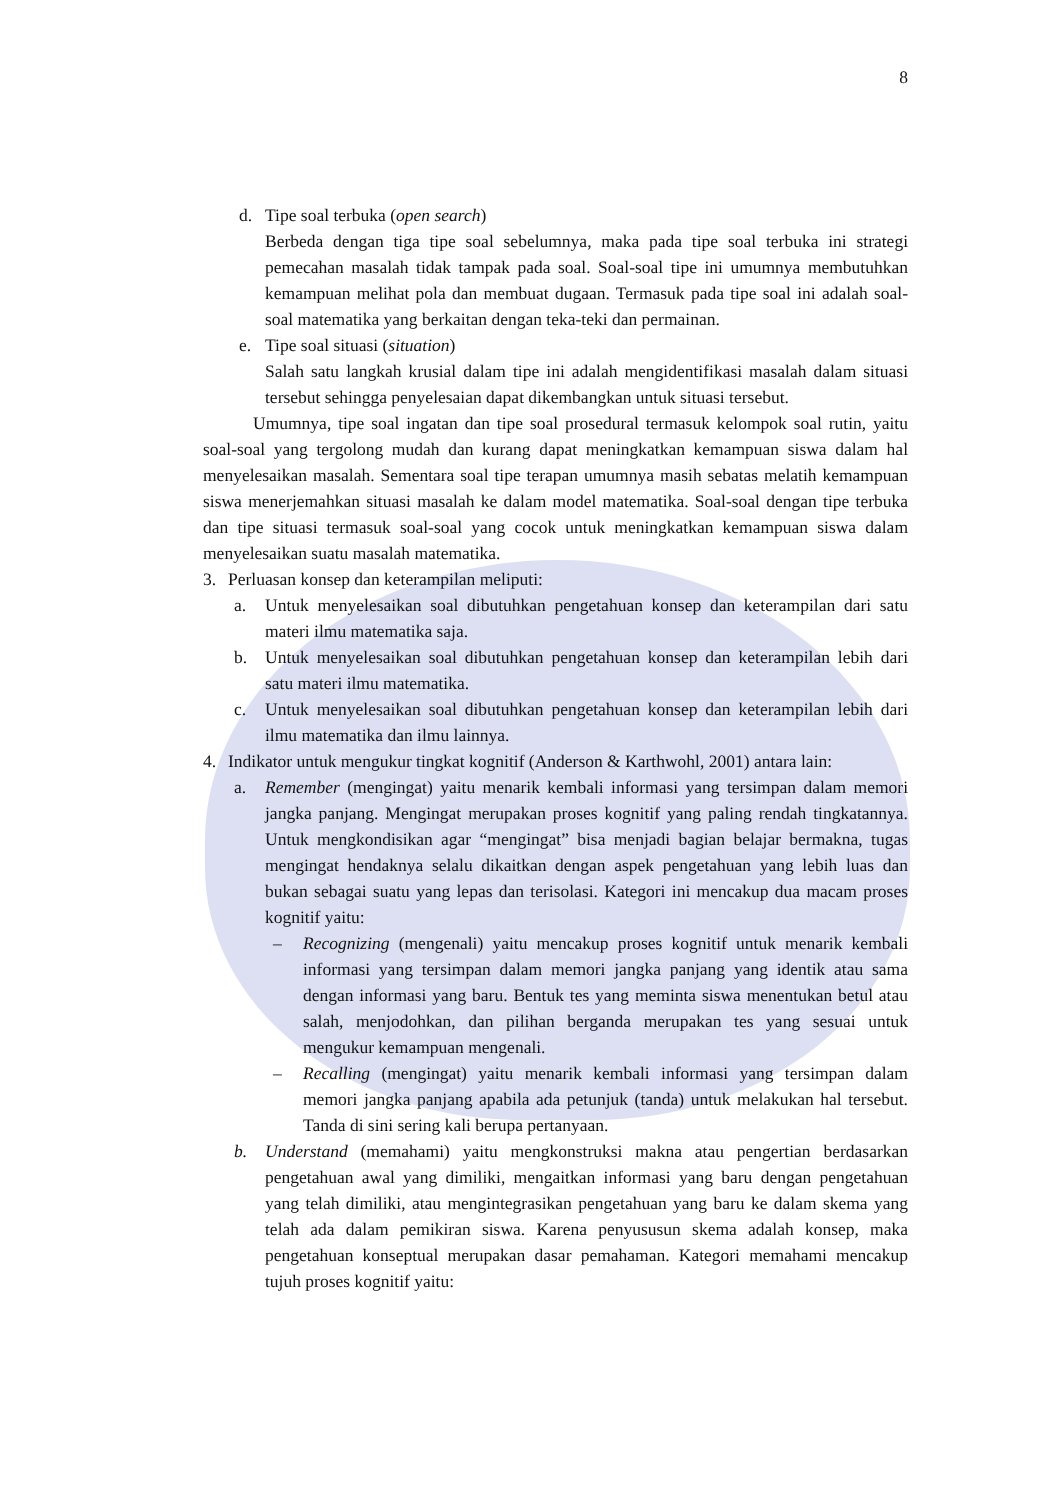8
d. Tipe soal terbuka (open search)
Berbeda dengan tiga tipe soal sebelumnya, maka pada tipe soal terbuka ini strategi pemecahan masalah tidak tampak pada soal. Soal-soal tipe ini umumnya membutuhkan kemampuan melihat pola dan membuat dugaan. Termasuk pada tipe soal ini adalah soal-soal matematika yang berkaitan dengan teka-teki dan permainan.
e. Tipe soal situasi (situation)
Salah satu langkah krusial dalam tipe ini adalah mengidentifikasi masalah dalam situasi tersebut sehingga penyelesaian dapat dikembangkan untuk situasi tersebut.
Umumnya, tipe soal ingatan dan tipe soal prosedural termasuk kelompok soal rutin, yaitu soal-soal yang tergolong mudah dan kurang dapat meningkatkan kemampuan siswa dalam hal menyelesaikan masalah. Sementara soal tipe terapan umumnya masih sebatas melatih kemampuan siswa menerjemahkan situasi masalah ke dalam model matematika. Soal-soal dengan tipe terbuka dan tipe situasi termasuk soal-soal yang cocok untuk meningkatkan kemampuan siswa dalam menyelesaikan suatu masalah matematika.
3. Perluasan konsep dan keterampilan meliputi:
a. Untuk menyelesaikan soal dibutuhkan pengetahuan konsep dan keterampilan dari satu materi ilmu matematika saja.
b. Untuk menyelesaikan soal dibutuhkan pengetahuan konsep dan keterampilan lebih dari satu materi ilmu matematika.
c. Untuk menyelesaikan soal dibutuhkan pengetahuan konsep dan keterampilan lebih dari ilmu matematika dan ilmu lainnya.
4. Indikator untuk mengukur tingkat kognitif (Anderson & Karthwohl, 2001) antara lain:
a. Remember (mengingat) yaitu menarik kembali informasi yang tersimpan dalam memori jangka panjang. Mengingat merupakan proses kognitif yang paling rendah tingkatannya. Untuk mengkondisikan agar “mengingat” bisa menjadi bagian belajar bermakna, tugas mengingat hendaknya selalu dikaitkan dengan aspek pengetahuan yang lebih luas dan bukan sebagai suatu yang lepas dan terisolasi. Kategori ini mencakup dua macam proses kognitif yaitu:
– Recognizing (mengenali) yaitu mencakup proses kognitif untuk menarik kembali informasi yang tersimpan dalam memori jangka panjang yang identik atau sama dengan informasi yang baru. Bentuk tes yang meminta siswa menentukan betul atau salah, menjodohkan, dan pilihan berganda merupakan tes yang sesuai untuk mengukur kemampuan mengenali.
– Recalling (mengingat) yaitu menarik kembali informasi yang tersimpan dalam memori jangka panjang apabila ada petunjuk (tanda) untuk melakukan hal tersebut. Tanda di sini sering kali berupa pertanyaan.
b. Understand (memahami) yaitu mengkonstruksi makna atau pengertian berdasarkan pengetahuan awal yang dimiliki, mengaitkan informasi yang baru dengan pengetahuan yang telah dimiliki, atau mengintegrasikan pengetahuan yang baru ke dalam skema yang telah ada dalam pemikiran siswa. Karena penyususun skema adalah konsep, maka pengetahuan konseptual merupakan dasar pemahaman. Kategori memahami mencakup tujuh proses kognitif yaitu: